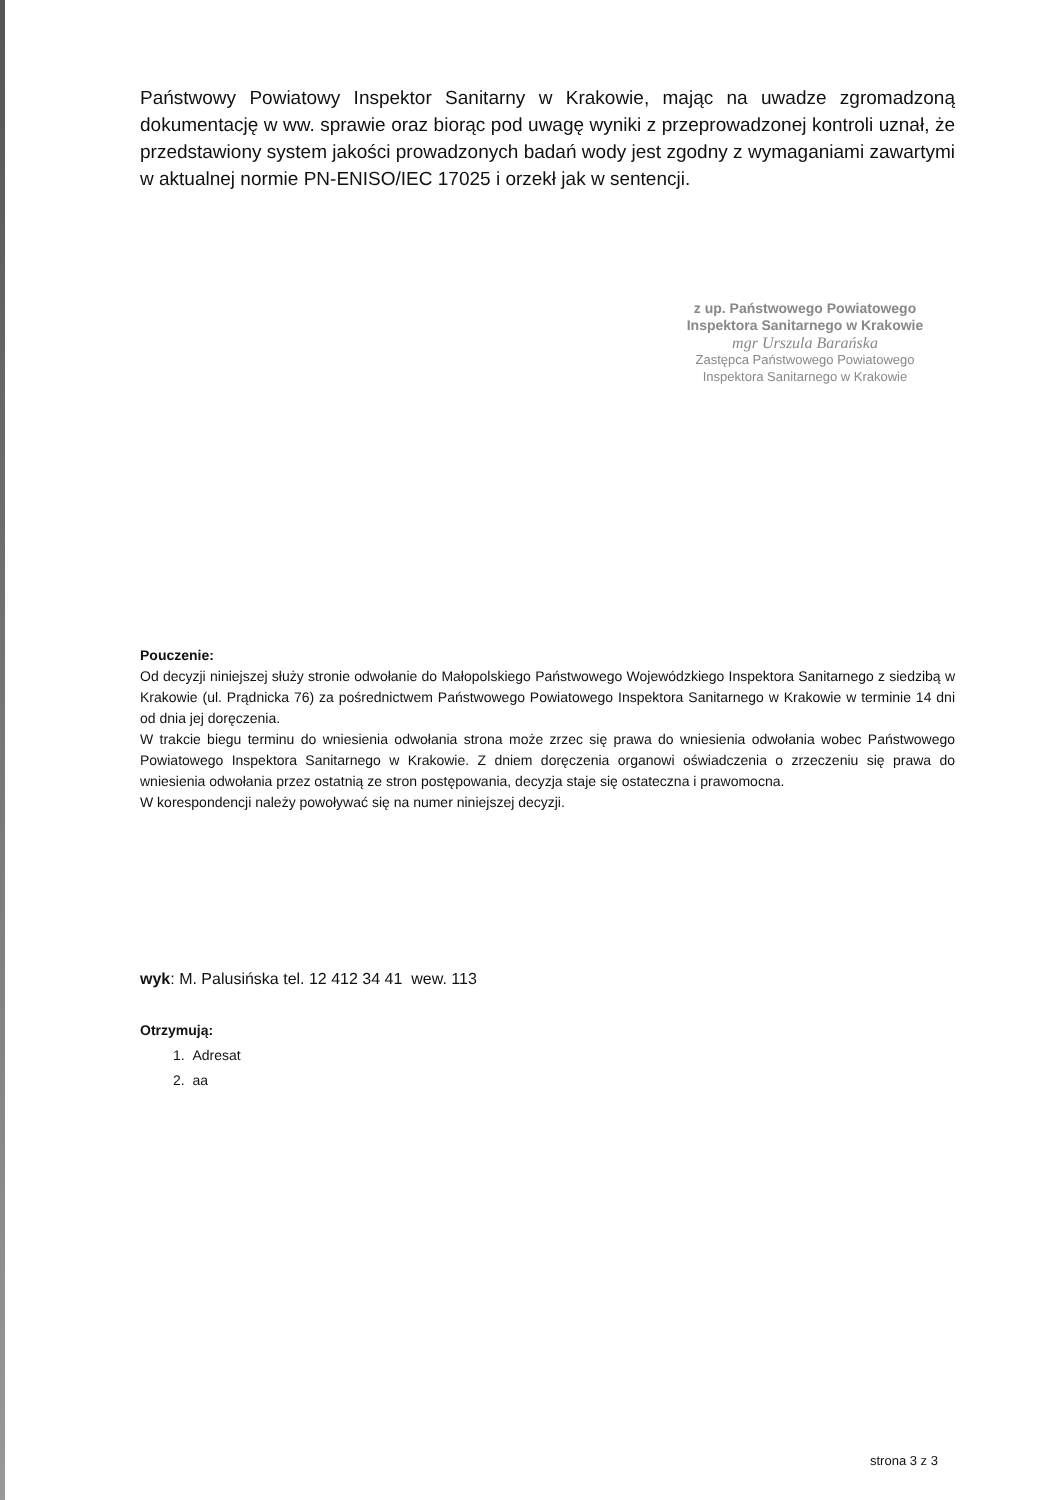Państwowy Powiatowy Inspektor Sanitarny w Krakowie, mając na uwadze zgromadzoną dokumentację w ww. sprawie oraz biorąc pod uwagę wyniki z przeprowadzonej kontroli uznał, że przedstawiony system jakości prowadzonych badań wody jest zgodny z wymaganiami zawartymi w aktualnej normie PN-ENISO/IEC 17025 i orzekł jak w sentencji.
z up. Państwowego Powiatowego
Inspektora Sanitarnego w Krakowie
mgr Urszula Barańska
Zastępca Państwowego Powiatowego
Inspektora Sanitarnego w Krakowie
Pouczenie:
Od decyzji niniejszej służy stronie odwołanie do Małopolskiego Państwowego Wojewódzkiego Inspektora Sanitarnego z siedzibą w Krakowie (ul. Prądnicka 76) za pośrednictwem Państwowego Powiatowego Inspektora Sanitarnego w Krakowie w terminie 14 dni od dnia jej doręczenia.
W trakcie biegu terminu do wniesienia odwołania strona może zrzec się prawa do wniesienia odwołania wobec Państwowego Powiatowego Inspektora Sanitarnego w Krakowie. Z dniem doręczenia organowi oświadczenia o zrzeczeniu się prawa do wniesienia odwołania przez ostatnią ze stron postępowania, decyzja staje się ostateczna i prawomocna.
W korespondencji należy powoływać się na numer niniejszej decyzji.
wyk: M. Palusińska tel. 12 412 34 41 wew. 113
Otrzymują:
1. Adresat
2. aa
strona 3 z 3